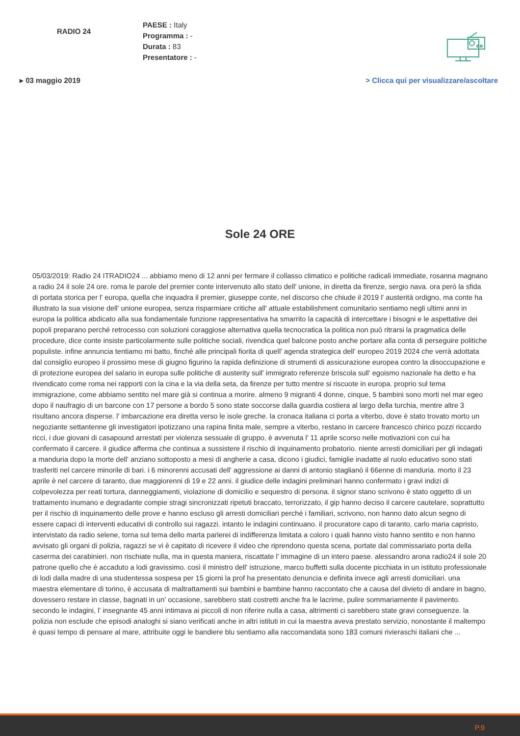RADIO 24
PAESE : Italy
Programma : -
Durata : 83
Presentatore : -
▸ 03 maggio 2019 > Clicca qui per visualizzare/ascoltare
Sole 24 ORE
05/03/2019: Radio 24 ITRADIO24 ... abbiamo meno di 12 anni per fermare il collasso climatico e politiche radicali immediate, rosanna magnano a radio 24 il sole 24 ore. roma le parole del premier conte intervenuto allo stato dell' unione, in diretta da firenze, sergio nava. ora però la sfida di portata storica per l' europa, quella che inquadra il premier, giuseppe conte, nel discorso che chiude il 2019 l' austerità ordigno, ma conte ha illustrato la sua visione dell' unione europea, senza risparmiare critiche all' attuale estabilishment comunitario sentiamo negli ultimi anni in europa la politica abdicato alla sua fondamentale funzione rappresentativa ha smarrito la capacità di intercettare i bisogni e le aspettative dei popoli preparano perché retrocesso con soluzioni coraggiose alternativa quella tecnocratica la politica non può ritrarsi la pragmatica delle procedure, dice conte insiste particolarmente sulle politiche sociali, rivendica quel balcone posto anche portare alla conta di perseguire politiche populiste. infine annuncia tentiamo mi batto, finché alle principali fiorita di quell' agenda strategica dell' europeo 2019 2024 che verrà adottata dal consiglio europeo il prossimo mese di giugno figurino la rapida definizione di strumenti di assicurazione europea contro la disoccupazione e di protezione europea del salario in europa sulle politiche di austerity sull' immigrato referenze briscola sull' egoismo nazionale ha detto e ha rivendicato come roma nei rapporti con la cina e la via della seta, da firenze per tutto mentre si riscuote in europa. proprio sul tema immigrazione, come abbiamo sentito nel mare già si continua a morire. almeno 9 migranti 4 donne, cinque, 5 bambini sono morti nel mar egeo dopo il naufragio di un barcone con 17 persone a bordo 5 sono state soccorse dalla guardia costiera al largo della turchia, mentre altre 3 risultano ancora disperse. l' imbarcazione era diretta verso le isole greche. la cronaca italiana ci porta a viterbo, dove è stato trovato morto un negoziante settantenne gli investigatori ipotizzano una rapina finita male, sempre a viterbo, restano in carcere francesco chirico pozzi riccardo ricci, i due giovani di casapound arrestati per violenza sessuale di gruppo, è avvenuta l' 11 aprile scorso nelle motivazioni con cui ha confermato il carcere. il giudice afferma che continua a sussistere il rischio di inquinamento probatorio. niente arresti domiciliari per gli indagati a manduria dopo la morte dell' anziano sottoposto a mesi di angherie a casa, dicono i giudici, famiglie inadatte al ruolo educativo sono stati trasferiti nel carcere minorile di bari. i 6 minorenni accusati dell' aggressione ai danni di antonio staglianò il 66enne di manduria. morto il 23 aprile è nel carcere di taranto, due maggiorenni di 19 e 22 anni. il giudice delle indagini preliminari hanno confermato i gravi indizi di colpevolezza per reati tortura, danneggiamenti, violazione di domicilio e sequestro di persona. il signor stano scrivono è stato oggetto di un trattamento inumano e degradante compie stragi sincronizzati ripetuti braccato, terrorizzato, il gip hanno deciso il carcere cautelare, soprattutto per il rischio di inquinamento delle prove e hanno escluso gli arresti domiciliari perché i familiari, scrivono, non hanno dato alcun segno di essere capaci di interventi educativi di controllo sui ragazzi. intanto le indagini continuano. il procuratore capo di taranto, carlo maria capristo, intervistato da radio selene, torna sul tema dello marta parlerei di indifferenza limitata a coloro i quali hanno visto hanno sentito e non hanno avvisato gli organi di polizia, ragazzi se vi è capitato di ricevere il video che riprendono questa scena, portate dal commissariato porta della caserma dei carabinieri. non rischiate nulla, ma in questa maniera, riscattate l' immagine di un intero paese. alessandro arona radio24 il sole 20 patrone quello che è accaduto a lodi gravissimo. così il ministro dell' istruzione, marco buffetti sulla docente picchiata in un istituto professionale di lodi dalla madre di una studentessa sospesa per 15 giorni la prof ha presentato denuncia e definita invece agli arresti domiciliari. una maestra elementare di torino, è accusata di maltrattamenti sui bambini e bambine hanno raccontato che a causa del divieto di andare in bagno, dovessero restare in classe, bagnati in un' occasione, sarebbero stati costretti anche fra le lacrime, pulire sommariamente il pavimento. secondo le indagini, l' insegnante 45 anni intimava ai piccoli di non riferire nulla a casa, altrimenti ci sarebbero state gravi conseguenze. la polizia non esclude che episodi analoghi si siano verificati anche in altri istituti in cui la maestra aveva prestato servizio, nonostante il maltempo è quasi tempo di pensare al mare, attribuite oggi le bandiere blu sentiamo alla raccomandata sono 183 comuni rivieraschi italiani che ...
P.9